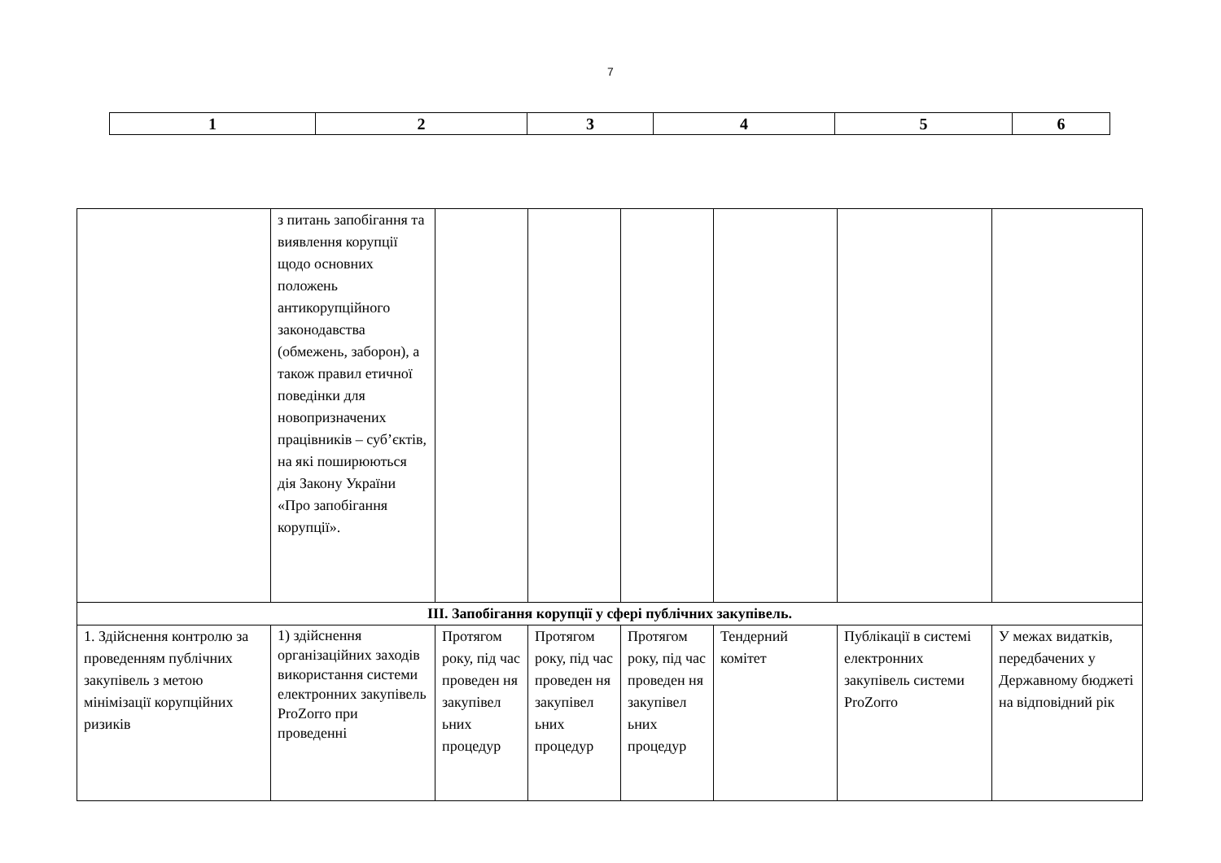7
| 1 | 2 | 3 | 4 | 5 | 6 |
| | з питань запобігання та виявлення корупції щодо основних положень антикорупційного законодавства (обмежень, заборон), а також правил етичної поведінки для новопризначених працівників – суб’єктів, на які поширюються дія Закону України «Про запобігання корупції». | | | | | | |
| ІІІ. Запобігання корупції у сфері публічних закупівель. | | | | | | | |
| 1. Здійснення контролю за проведенням публічних закупівель з метою мінімізації корупційних ризиків | 1) здійснення організаційних заходів використання системи електронних закупівель ProZorro при проведенні | Протягом року, під час проведен ня закупівел ьних процедур | Протягом року, під час проведен ня закупівел ьних процедур | Протягом року, під час проведен ня закупівел ьних процедур | Тендерний комітет | Публікації в системі електронних закупівель системи ProZorro | У межах видатків, передбачених у Державному бюджеті на відповідний рік |